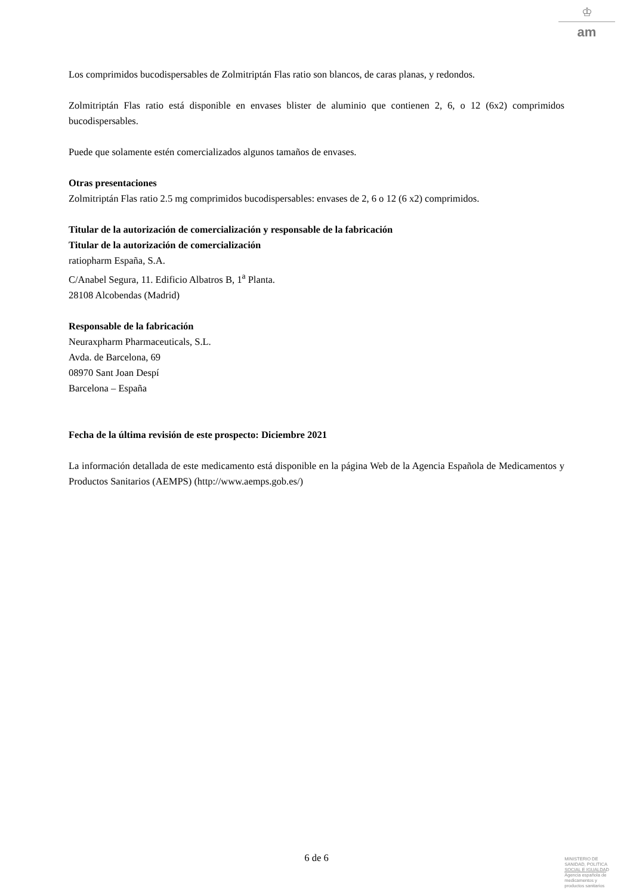♔
am
Los comprimidos bucodispersables de Zolmitriptán Flas ratio son blancos, de caras planas, y redondos.
Zolmitriptán Flas ratio está disponible en envases blister de aluminio que contienen 2, 6, o 12 (6x2) comprimidos bucodispersables.
Puede que solamente estén comercializados algunos tamaños de envases.
Otras presentaciones
Zolmitriptán Flas ratio 2.5 mg comprimidos bucodispersables: envases de 2, 6 o 12 (6 x2) comprimidos.
Titular de la autorización de comercialización y responsable de la fabricación
Titular de la autorización de comercialización
ratiopharm España, S.A.
C/Anabel Segura, 11. Edificio Albatros B, 1<sup>a</sup> Planta.
28108 Alcobendas (Madrid)
Responsable de la fabricación
Neuraxpharm Pharmaceuticals, S.L.
Avda. de Barcelona, 69
08970 Sant Joan Despí
Barcelona – España
Fecha de la última revisión de este prospecto: Diciembre 2021
La información detallada de este medicamento está disponible en la página Web de la Agencia Española de Medicamentos y Productos Sanitarios (AEMPS) (http://www.aemps.gob.es/)
6 de 6
MINISTERIO DE
SANIDAD, POLITICA
SOCIAL E IGUALDAD
Agencia española de
medicamentos y
productos sanitarios